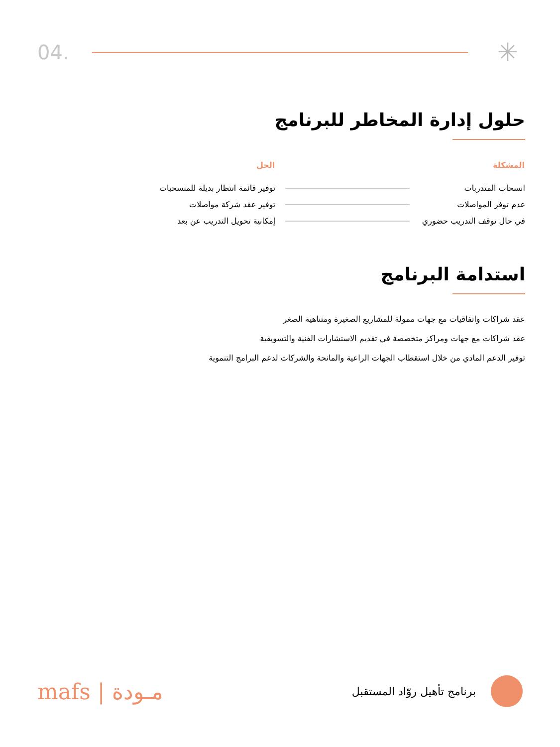04.
✳
حلول إدارة المخاطر للبرنامج
| المشكلة | | الحل |
| --- | --- | --- |
| انسحاب المتدربات | | توفير قائمة انتظار بديلة للمنسحبات |
| عدم توفر المواصلات | | توفير عقد شركة مواصلات |
| في حال توقف التدريب حضوري | | إمكانية تحويل التدريب عن بعد |
استدامة البرنامج
عقد شراكات واتفاقيات مع جهات ممولة للمشاريع الصغيرة ومتناهية الصغر
عقد شراكات مع جهات ومراكز متخصصة في تقديم الاستشارات الفنية والتسويقية
توفير الدعم المادي من خلال استقطاب الجهات الراعية والمانحة والشركات لدعم البرامج التنموية
mafs | مـودة
برنامج تأهيل روّاد المستقبل